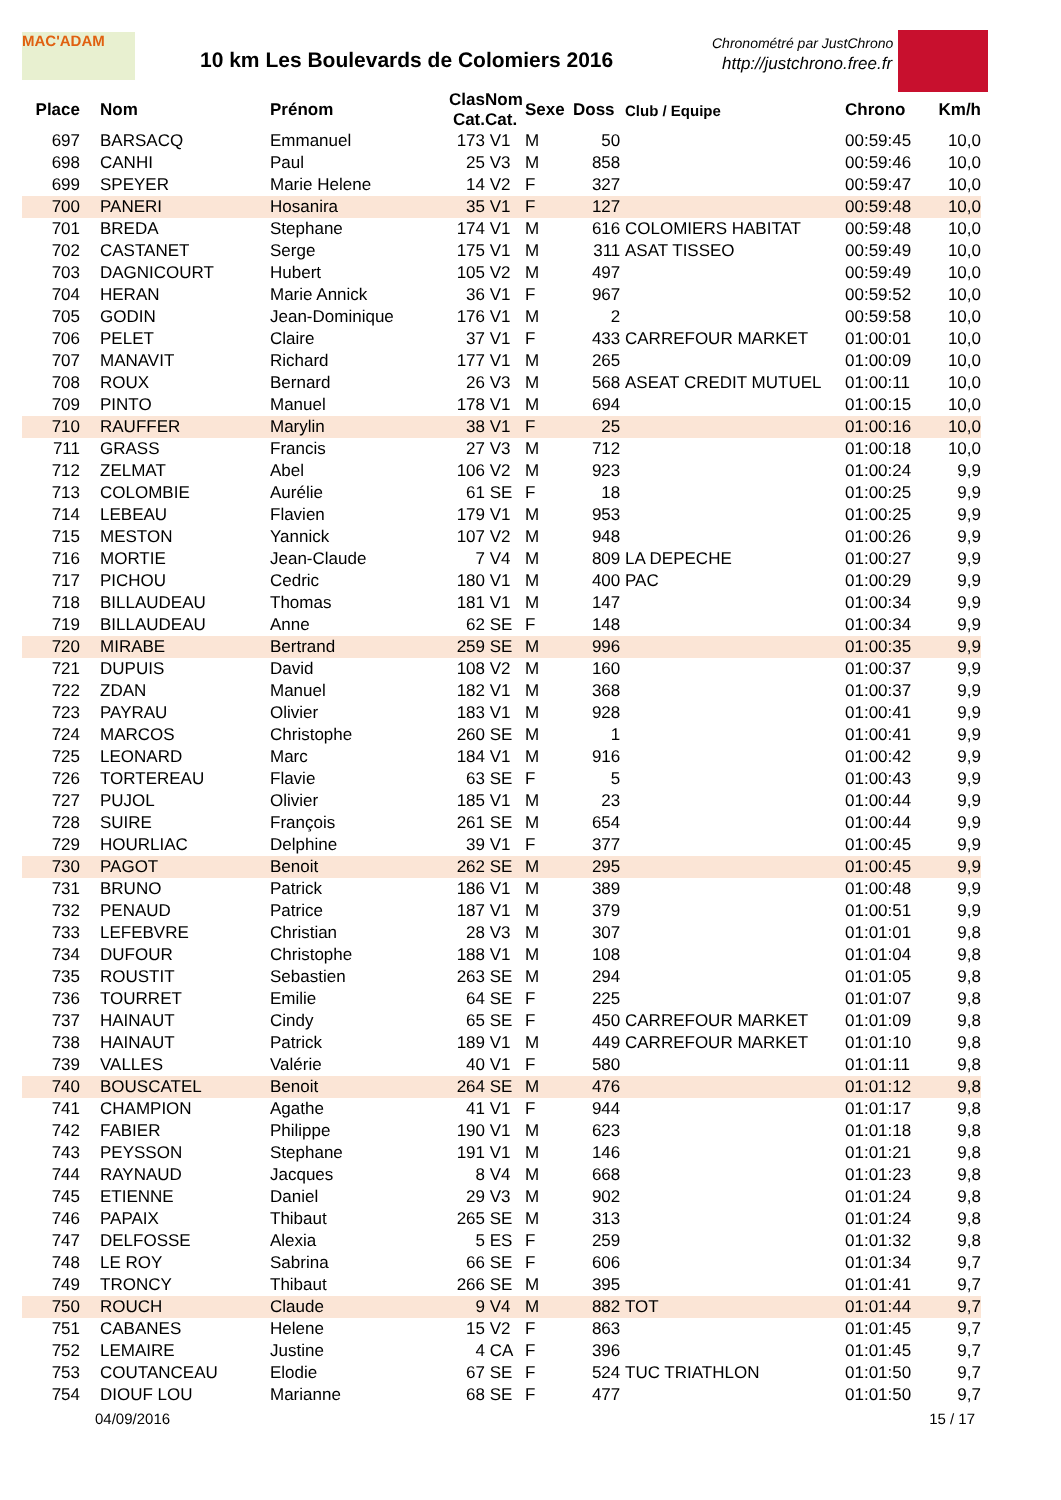MAC'ADAM
10 km Les Boulevards de Colomiers 2016
Chronométré par JustChrono
http://justchrono.free.fr
| Place | | Nom | Prénom | Clas Cat. | Nom Cat. | Sexe | Doss | Club / Equipe | Chrono | Km/h |
| --- | --- | --- | --- | --- | --- | --- | --- | --- | --- | --- |
| 697 | | BARSACQ | Emmanuel | 173 | V1 | M | 50 | | 00:59:45 | 10,0 |
| 698 | | CANHI | Paul | 25 | V3 | M | 858 | | 00:59:46 | 10,0 |
| 699 | | SPEYER | Marie Helene | 14 | V2 | F | 327 | | 00:59:47 | 10,0 |
| 700 | | PANERI | Hosanira | 35 | V1 | F | 127 | | 00:59:48 | 10,0 |
| 701 | | BREDA | Stephane | 174 | V1 | M | 616 | COLOMIERS HABITAT | 00:59:48 | 10,0 |
| 702 | | CASTANET | Serge | 175 | V1 | M | 311 | ASAT TISSEO | 00:59:49 | 10,0 |
| 703 | | DAGNICOURT | Hubert | 105 | V2 | M | 497 | | 00:59:49 | 10,0 |
| 704 | | HERAN | Marie Annick | 36 | V1 | F | 967 | | 00:59:52 | 10,0 |
| 705 | | GODIN | Jean-Dominique | 176 | V1 | M | 2 | | 00:59:58 | 10,0 |
| 706 | | PELET | Claire | 37 | V1 | F | 433 | CARREFOUR MARKET | 01:00:01 | 10,0 |
| 707 | | MANAVIT | Richard | 177 | V1 | M | 265 | | 01:00:09 | 10,0 |
| 708 | | ROUX | Bernard | 26 | V3 | M | 568 | ASEAT CREDIT MUTUEL | 01:00:11 | 10,0 |
| 709 | | PINTO | Manuel | 178 | V1 | M | 694 | | 01:00:15 | 10,0 |
| 710 | | RAUFFER | Marylin | 38 | V1 | F | 25 | | 01:00:16 | 10,0 |
| 711 | | GRASS | Francis | 27 | V3 | M | 712 | | 01:00:18 | 10,0 |
| 712 | | ZELMAT | Abel | 106 | V2 | M | 923 | | 01:00:24 | 9,9 |
| 713 | | COLOMBIE | Aurélie | 61 | SE | F | 18 | | 01:00:25 | 9,9 |
| 714 | | LEBEAU | Flavien | 179 | V1 | M | 953 | | 01:00:25 | 9,9 |
| 715 | | MESTON | Yannick | 107 | V2 | M | 948 | | 01:00:26 | 9,9 |
| 716 | | MORTIE | Jean-Claude | 7 | V4 | M | 809 | LA DEPECHE | 01:00:27 | 9,9 |
| 717 | | PICHOU | Cedric | 180 | V1 | M | 400 | PAC | 01:00:29 | 9,9 |
| 718 | | BILLAUDEAU | Thomas | 181 | V1 | M | 147 | | 01:00:34 | 9,9 |
| 719 | | BILLAUDEAU | Anne | 62 | SE | F | 148 | | 01:00:34 | 9,9 |
| 720 | | MIRABE | Bertrand | 259 | SE | M | 996 | | 01:00:35 | 9,9 |
| 721 | | DUPUIS | David | 108 | V2 | M | 160 | | 01:00:37 | 9,9 |
| 722 | | ZDAN | Manuel | 182 | V1 | M | 368 | | 01:00:37 | 9,9 |
| 723 | | PAYRAU | Olivier | 183 | V1 | M | 928 | | 01:00:41 | 9,9 |
| 724 | | MARCOS | Christophe | 260 | SE | M | 1 | | 01:00:41 | 9,9 |
| 725 | | LEONARD | Marc | 184 | V1 | M | 916 | | 01:00:42 | 9,9 |
| 726 | | TORTEREAU | Flavie | 63 | SE | F | 5 | | 01:00:43 | 9,9 |
| 727 | | PUJOL | Olivier | 185 | V1 | M | 23 | | 01:00:44 | 9,9 |
| 728 | | SUIRE | François | 261 | SE | M | 654 | | 01:00:44 | 9,9 |
| 729 | | HOURLIAC | Delphine | 39 | V1 | F | 377 | | 01:00:45 | 9,9 |
| 730 | | PAGOT | Benoit | 262 | SE | M | 295 | | 01:00:45 | 9,9 |
| 731 | | BRUNO | Patrick | 186 | V1 | M | 389 | | 01:00:48 | 9,9 |
| 732 | | PENAUD | Patrice | 187 | V1 | M | 379 | | 01:00:51 | 9,9 |
| 733 | | LEFEBVRE | Christian | 28 | V3 | M | 307 | | 01:01:01 | 9,8 |
| 734 | | DUFOUR | Christophe | 188 | V1 | M | 108 | | 01:01:04 | 9,8 |
| 735 | | ROUSTIT | Sebastien | 263 | SE | M | 294 | | 01:01:05 | 9,8 |
| 736 | | TOURRET | Emilie | 64 | SE | F | 225 | | 01:01:07 | 9,8 |
| 737 | | HAINAUT | Cindy | 65 | SE | F | 450 | CARREFOUR MARKET | 01:01:09 | 9,8 |
| 738 | | HAINAUT | Patrick | 189 | V1 | M | 449 | CARREFOUR MARKET | 01:01:10 | 9,8 |
| 739 | | VALLES | Valérie | 40 | V1 | F | 580 | | 01:01:11 | 9,8 |
| 740 | | BOUSCATEL | Benoit | 264 | SE | M | 476 | | 01:01:12 | 9,8 |
| 741 | | CHAMPION | Agathe | 41 | V1 | F | 944 | | 01:01:17 | 9,8 |
| 742 | | FABIER | Philippe | 190 | V1 | M | 623 | | 01:01:18 | 9,8 |
| 743 | | PEYSSON | Stephane | 191 | V1 | M | 146 | | 01:01:21 | 9,8 |
| 744 | | RAYNAUD | Jacques | 8 | V4 | M | 668 | | 01:01:23 | 9,8 |
| 745 | | ETIENNE | Daniel | 29 | V3 | M | 902 | | 01:01:24 | 9,8 |
| 746 | | PAPAIX | Thibaut | 265 | SE | M | 313 | | 01:01:24 | 9,8 |
| 747 | | DELFOSSE | Alexia | 5 | ES | F | 259 | | 01:01:32 | 9,8 |
| 748 | | LE ROY | Sabrina | 66 | SE | F | 606 | | 01:01:34 | 9,7 |
| 749 | | TRONCY | Thibaut | 266 | SE | M | 395 | | 01:01:41 | 9,7 |
| 750 | | ROUCH | Claude | 9 | V4 | M | 882 | TOT | 01:01:44 | 9,7 |
| 751 | | CABANES | Helene | 15 | V2 | F | 863 | | 01:01:45 | 9,7 |
| 752 | | LEMAIRE | Justine | 4 | CA | F | 396 | | 01:01:45 | 9,7 |
| 753 | | COUTANCEAU | Elodie | 67 | SE | F | 524 | TUC TRIATHLON | 01:01:50 | 9,7 |
| 754 | | DIOUF LOU | Marianne | 68 | SE | F | 477 | | 01:01:50 | 9,7 |
04/09/2016 15 / 17